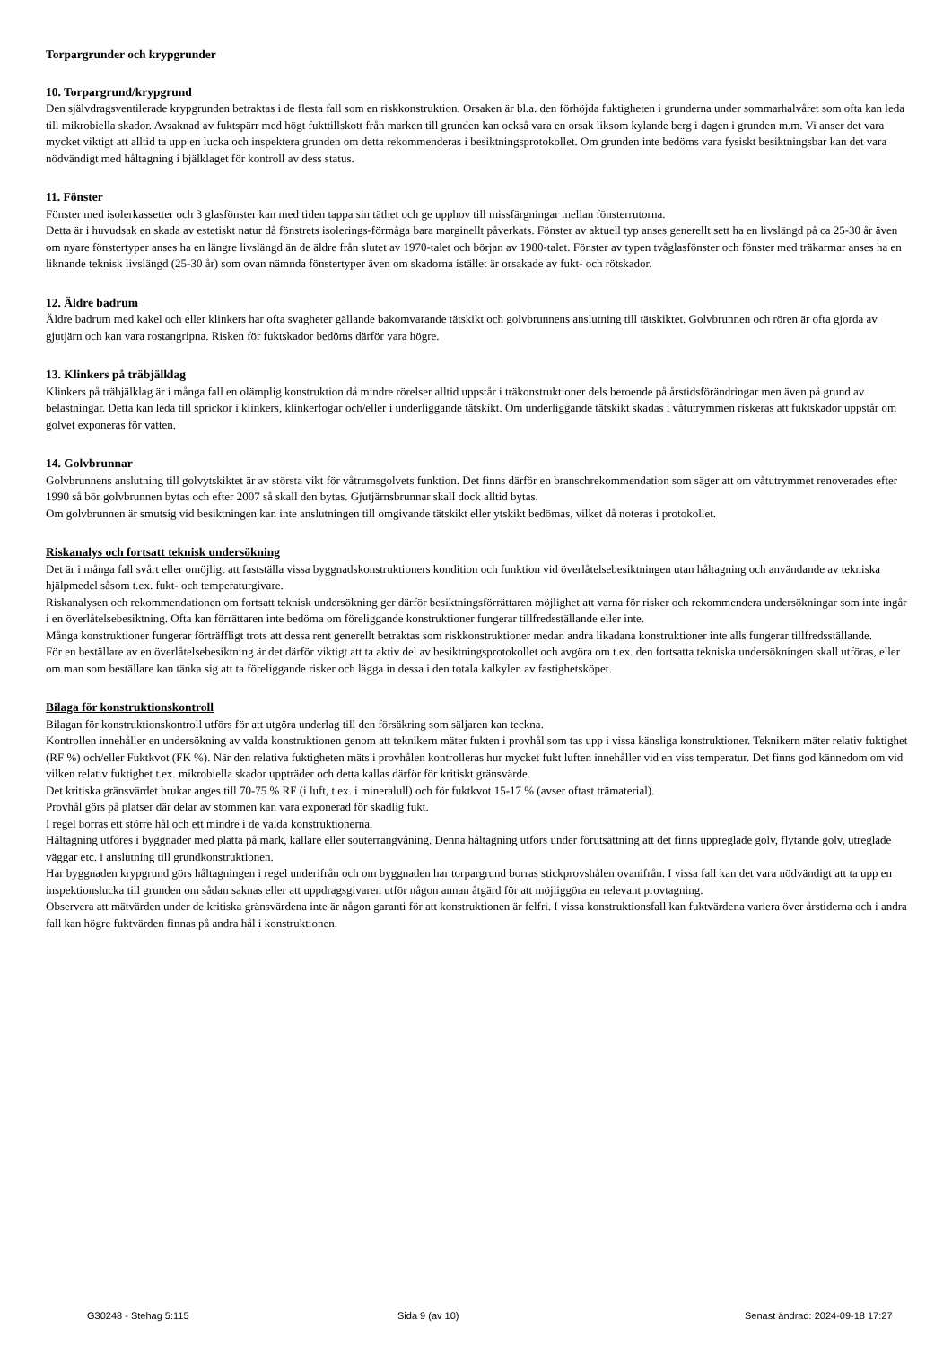Torpargrunder och krypgrunder
10. Torpargrund/krypgrund
Den självdragsventilerade krypgrunden betraktas i de flesta fall som en riskkonstruktion. Orsaken är bl.a. den förhöjda fuktigheten i grunderna under sommarhalvåret som ofta kan leda till mikrobiella skador. Avsaknad av fuktspärr med högt fukttillskott från marken till grunden kan också vara en orsak liksom kylande berg i dagen i grunden m.m. Vi anser det vara mycket viktigt att alltid ta upp en lucka och inspektera grunden om detta rekommenderas i besiktningsprotokollet. Om grunden inte bedöms vara fysiskt besiktningsbar kan det vara nödvändigt med håltagning i bjälklaget för kontroll av dess status.
11. Fönster
Fönster med isolerkassetter och 3 glasfönster kan med tiden tappa sin täthet och ge upphov till missfärgningar mellan fönsterrutorna.
Detta är i huvudsak en skada av estetiskt natur då fönstrets isolerings-förmåga bara marginellt påverkats. Fönster av aktuell typ anses generellt sett ha en livslängd på ca 25-30 år även om nyare fönstertyper anses ha en längre livslängd än de äldre från slutet av 1970-talet och början av 1980-talet. Fönster av typen tvåglasfönster och fönster med träkarmar anses ha en liknande teknisk livslängd (25-30 år) som ovan nämnda fönstertyper även om skadorna istället är orsakade av fukt- och rötskador.
12. Äldre badrum
Äldre badrum med kakel och eller klinkers har ofta svagheter gällande bakomvarande tätskikt och golvbrunnens anslutning till tätskiktet. Golvbrunnen och rören är ofta gjorda av gjutjärn och kan vara rostangripna. Risken för fuktskador bedöms därför vara högre.
13. Klinkers på träbjälklag
Klinkers på träbjälklag är i många fall en olämplig konstruktion då mindre rörelser alltid uppstår i träkonstruktioner dels beroende på årstidsförändringar men även på grund av belastningar. Detta kan leda till sprickor i klinkers, klinkerfogar och/eller i underliggande tätskikt. Om underliggande tätskikt skadas i våtutrymmen riskeras att fuktskador uppstår om golvet exponeras för vatten.
14. Golvbrunnar
Golvbrunnens anslutning till golvytskiktet är av största vikt för våtrumsgolvets funktion. Det finns därför en branschrekommendation som säger att om våtutrymmet renoverades efter 1990 så bör golvbrunnen bytas och efter 2007 så skall den bytas. Gjutjärnsbrunnar skall dock alltid bytas.
Om golvbrunnen är smutsig vid besiktningen kan inte anslutningen till omgivande tätskikt eller ytskikt bedömas, vilket då noteras i protokollet.
Riskanalys och fortsatt teknisk undersökning
Det är i många fall svårt eller omöjligt att fastställa vissa byggnadskonstruktioners kondition och funktion vid överlåtelsebesiktningen utan håltagning och användande av tekniska hjälpmedel såsom t.ex. fukt- och temperaturgivare.
Riskanalysen och rekommendationen om fortsatt teknisk undersökning ger därför besiktningsförrättaren möjlighet att varna för risker och rekommendera undersökningar som inte ingår i en överlåtelsebesiktning. Ofta kan förrättaren inte bedöma om föreliggande konstruktioner fungerar tillfredsställande eller inte.
Många konstruktioner fungerar förträffligt trots att dessa rent generellt betraktas som riskkonstruktioner medan andra likadana konstruktioner inte alls fungerar tillfredsställande.
För en beställare av en överlåtelsebesiktning är det därför viktigt att ta aktiv del av besiktningsprotokollet och avgöra om t.ex. den fortsatta tekniska undersökningen skall utföras, eller om man som beställare kan tänka sig att ta föreliggande risker och lägga in dessa i den totala kalkylen av fastighetsköpet.
Bilaga för konstruktionskontroll
Bilagan för konstruktionskontroll utförs för att utgöra underlag till den försäkring som säljaren kan teckna.
Kontrollen innehåller en undersökning av valda konstruktionen genom att teknikern mäter fukten i provhål som tas upp i vissa känsliga konstruktioner. Teknikern mäter relativ fuktighet (RF %) och/eller Fuktkvot (FK %). När den relativa fuktigheten mäts i provhålen kontrolleras hur mycket fukt luften innehåller vid en viss temperatur. Det finns god kännedom om vid vilken relativ fuktighet t.ex. mikrobiella skador uppträder och detta kallas därför för kritiskt gränsvärde.
Det kritiska gränsvärdet brukar anges till 70-75 % RF (i luft, t.ex. i mineralull) och för fuktkvot 15-17 % (avser oftast trämaterial).
Provhål görs på platser där delar av stommen kan vara exponerad för skadlig fukt.
I regel borras ett större hål och ett mindre i de valda konstruktionerna.
Håltagning utföres i byggnader med platta på mark, källare eller souterrängvåning. Denna håltagning utförs under förutsättning att det finns uppreglade golv, flytande golv, utreglade väggar etc. i anslutning till grundkonstruktionen.
Har byggnaden krypgrund görs håltagningen i regel underifrån och om byggnaden har torpargrund borras stickprovshålen ovanifrån. I vissa fall kan det vara nödvändigt att ta upp en inspektionslucka till grunden om sådan saknas eller att uppdragsgivaren utför någon annan åtgärd för att möjliggöra en relevant provtagning.
Observera att mätvärden under de kritiska gränsvärdena inte är någon garanti för att konstruktionen är felfri. I vissa konstruktionsfall kan fuktvärdena variera över årstiderna och i andra fall kan högre fuktvärden finnas på andra hål i konstruktionen.
G30248 - Stehag 5:115 Sida 9 (av 10) Senast ändrad: 2024-09-18 17:27